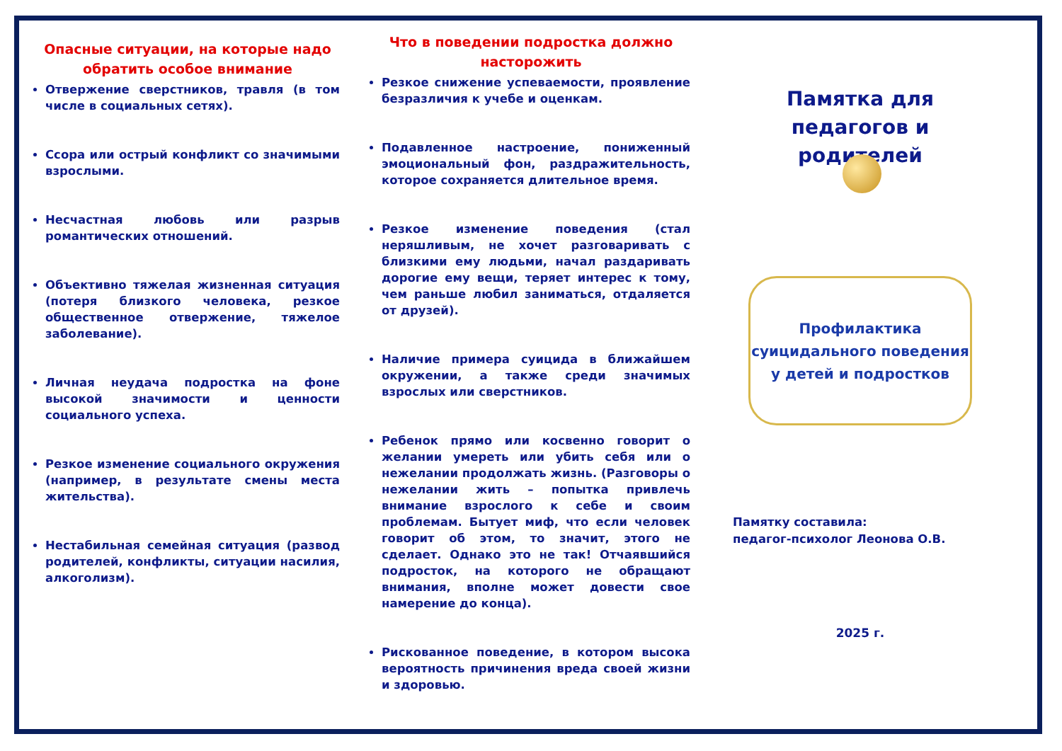Опасные ситуации, на которые надо обратить особое внимание
Отвержение сверстников, травля (в том числе в социальных сетях).
Ссора или острый конфликт со значимыми взрослыми.
Несчастная любовь или разрыв романтических отношений.
Объективно тяжелая жизненная ситуация (потеря близкого человека, резкое общественное отвержение, тяжелое заболевание).
Личная неудача подростка на фоне высокой значимости и ценности социального успеха.
Резкое изменение социального окружения (например, в результате смены места жительства).
Нестабильная семейная ситуация (развод родителей, конфликты, ситуации насилия, алкоголизм).
Что в поведении подростка должно насторожить
Резкое снижение успеваемости, проявление безразличия к учебе и оценкам.
Подавленное настроение, пониженный эмоциональный фон, раздражительность, которое сохраняется длительное время.
Резкое изменение поведения (стал неряшливым, не хочет разговаривать с близкими ему людьми, начал раздаривать дорогие ему вещи, теряет интерес к тому, чем раньше любил заниматься, отдаляется от друзей).
Наличие примера суицида в ближайшем окружении, а также среди значимых взрослых или сверстников.
Ребенок прямо или косвенно говорит о желании умереть или убить себя или о нежелании продолжать жизнь. (Разговоры о нежелании жить – попытка привлечь внимание взрослого к себе и своим проблемам. Бытует миф, что если человек говорит об этом, то значит, этого не сделает. Однако это не так! Отчаявшийся подросток, на которого не обращают внимания, вполне может довести свое намерение до конца).
Рискованное поведение, в котором высока вероятность причинения вреда своей жизни и здоровью.
Памятка для педагогов и родителей
Профилактика
суицидального поведения
у детей и подростков
Памятку составила:
педагог-психолог Леонова О.В.
2025 г.